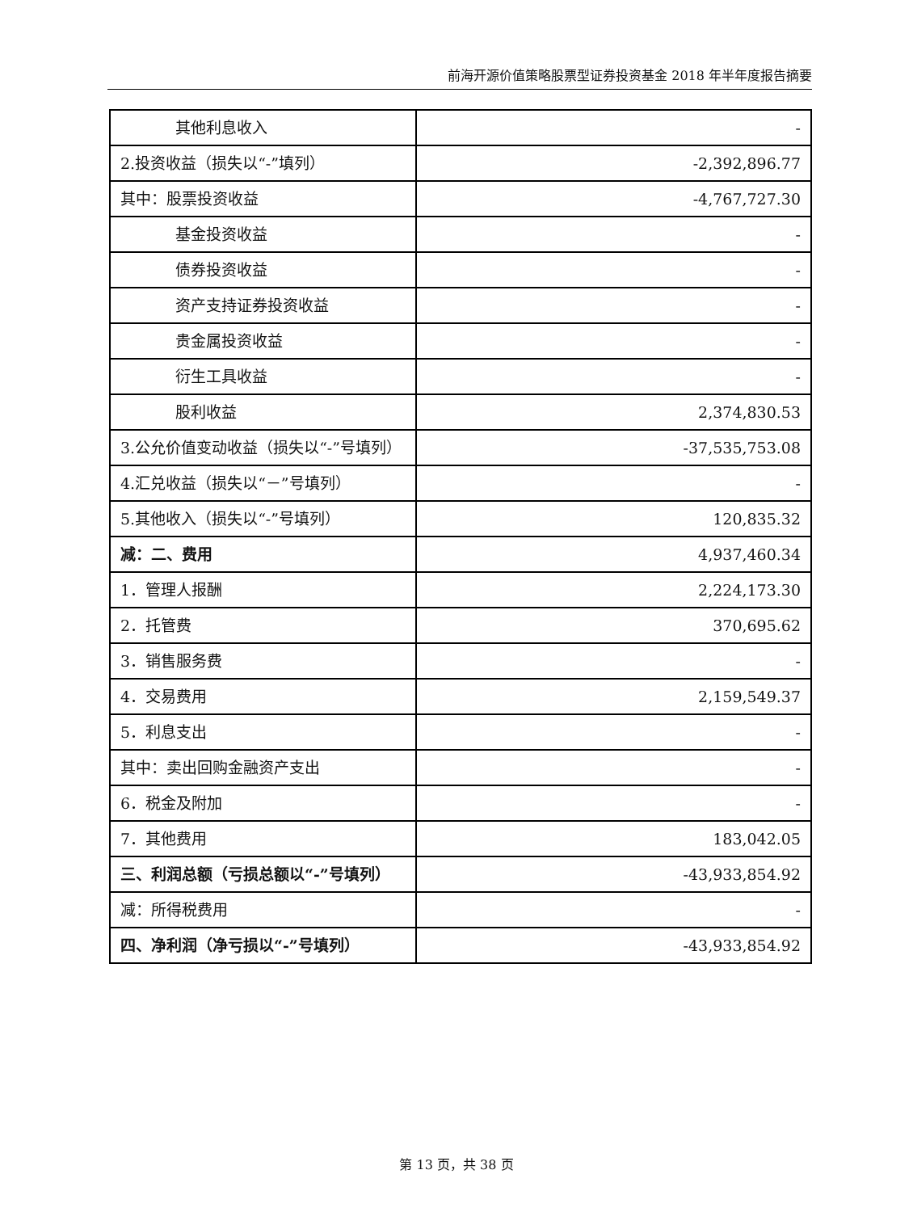前海开源价值策略股票型证券投资基金 2018 年半年度报告摘要
| 其他利息收入 | - |
| 2.投资收益（损失以“-”填列） | -2,392,896.77 |
| 其中：股票投资收益 | -4,767,727.30 |
| 基金投资收益 | - |
| 债券投资收益 | - |
| 资产支持证券投资收益 | - |
| 贵金属投资收益 | - |
| 衍生工具收益 | - |
| 股利收益 | 2,374,830.53 |
| 3.公允价值变动收益（损失以“-”号填列） | -37,535,753.08 |
| 4.汇兑收益（损失以“－”号填列） | - |
| 5.其他收入（损失以“-”号填列） | 120,835.32 |
| 减：二、费用 | 4,937,460.34 |
| 1．管理人报酬 | 2,224,173.30 |
| 2．托管费 | 370,695.62 |
| 3．销售服务费 | - |
| 4．交易费用 | 2,159,549.37 |
| 5．利息支出 | - |
| 其中：卖出回购金融资产支出 | - |
| 6．税金及附加 | - |
| 7．其他费用 | 183,042.05 |
| 三、利润总额（亏损总额以“-”号填列） | -43,933,854.92 |
| 减：所得税费用 | - |
| 四、净利润（净亏损以“-”号填列） | -43,933,854.92 |
第 13 页，共 38 页